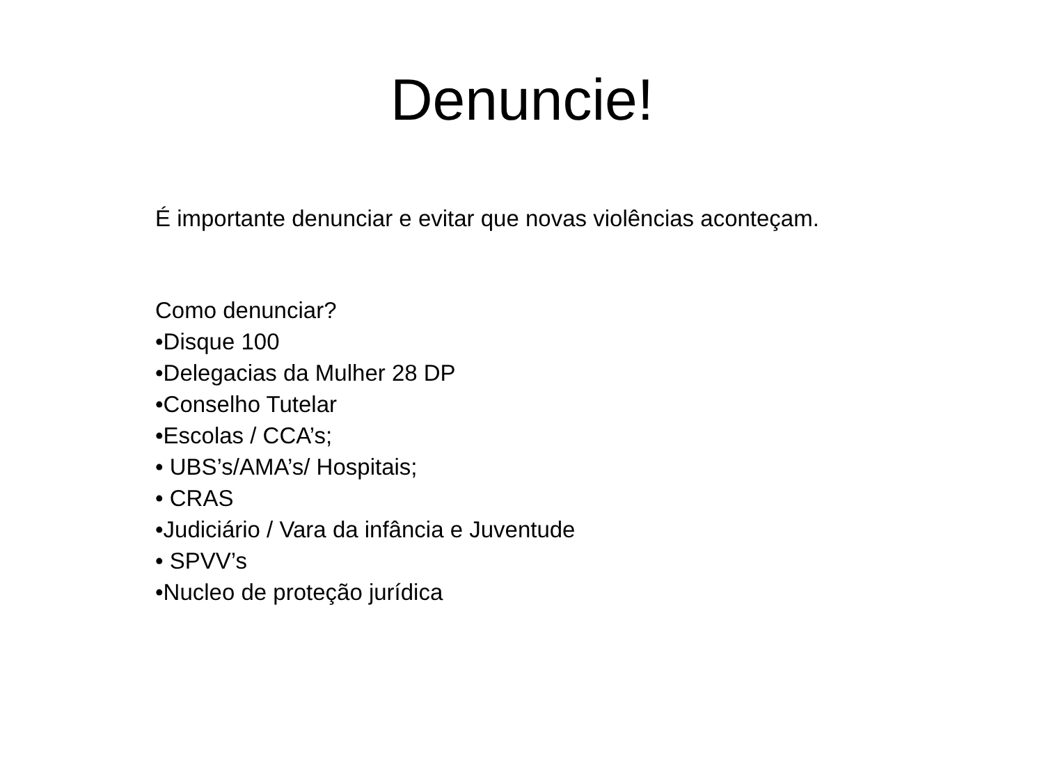Denuncie!
É importante denunciar e evitar que novas violências aconteçam.
Como denunciar?
•Disque 100
•Delegacias da Mulher 28 DP
•Conselho Tutelar
•Escolas / CCA’s;
• UBS’s/AMA’s/ Hospitais;
• CRAS
•Judiciário / Vara da infância e Juventude
• SPVV’s
•Nucleo de proteção jurídica